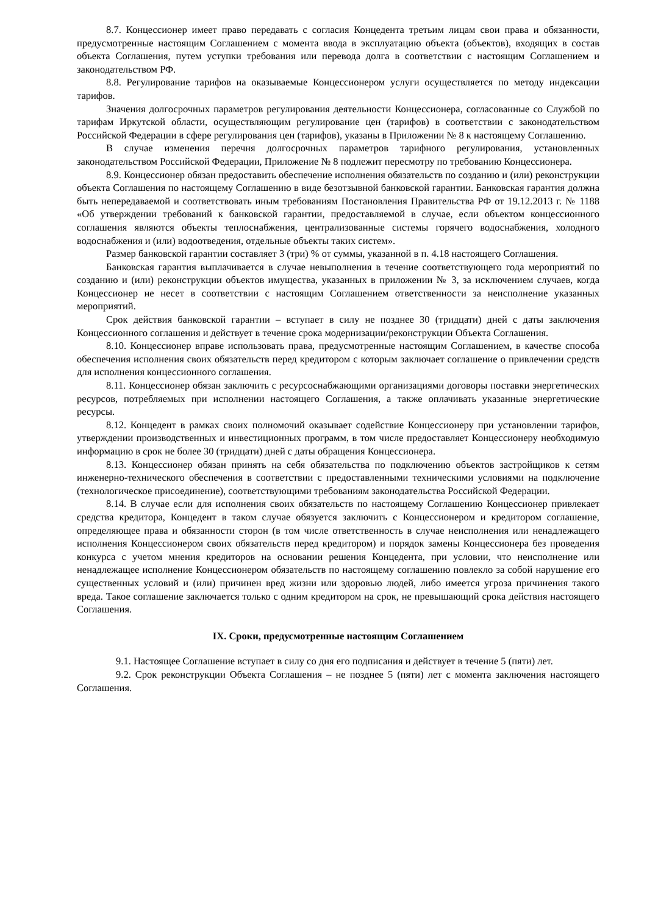8.7. Концессионер имеет право передавать с согласия Концедента третьим лицам свои права и обязанности, предусмотренные настоящим Соглашением с момента ввода в эксплуатацию объекта (объектов), входящих в состав объекта Соглашения, путем уступки требования или перевода долга в соответствии с настоящим Соглашением и законодательством РФ.
8.8. Регулирование тарифов на оказываемые Концессионером услуги осуществляется по методу индексации тарифов.
Значения долгосрочных параметров регулирования деятельности Концессионера, согласованные со Службой по тарифам Иркутской области, осуществляющим регулирование цен (тарифов) в соответствии с законодательством Российской Федерации в сфере регулирования цен (тарифов), указаны в Приложении № 8 к настоящему Соглашению.
В случае изменения перечня долгосрочных параметров тарифного регулирования, установленных законодательством Российской Федерации, Приложение № 8 подлежит пересмотру по требованию Концессионера.
8.9. Концессионер обязан предоставить обеспечение исполнения обязательств по созданию и (или) реконструкции объекта Соглашения по настоящему Соглашению в виде безотзывной банковской гарантии. Банковская гарантия должна быть непередаваемой и соответствовать иным требованиям Постановления Правительства РФ от 19.12.2013 г. № 1188 «Об утверждении требований к банковской гарантии, предоставляемой в случае, если объектом концессионного соглашения являются объекты теплоснабжения, централизованные системы горячего водоснабжения, холодного водоснабжения и (или) водоотведения, отдельные объекты таких систем».
Размер банковской гарантии составляет 3 (три) % от суммы, указанной в п. 4.18 настоящего Соглашения.
Банковская гарантия выплачивается в случае невыполнения в течение соответствующего года мероприятий по созданию и (или) реконструкции объектов имущества, указанных в приложении № 3, за исключением случаев, когда Концессионер не несет в соответствии с настоящим Соглашением ответственности за неисполнение указанных мероприятий.
Срок действия банковской гарантии – вступает в силу не позднее 30 (тридцати) дней с даты заключения Концессионного соглашения и действует в течение срока модернизации/реконструкции Объекта Соглашения.
8.10. Концессионер вправе использовать права, предусмотренные настоящим Соглашением, в качестве способа обеспечения исполнения своих обязательств перед кредитором с которым заключает соглашение о привлечении средств для исполнения концессионного соглашения.
8.11. Концессионер обязан заключить с ресурсоснабжающими организациями договоры поставки энергетических ресурсов, потребляемых при исполнении настоящего Соглашения, а также оплачивать указанные энергетические ресурсы.
8.12. Концедент в рамках своих полномочий оказывает содействие Концессионеру при установлении тарифов, утверждении производственных и инвестиционных программ, в том числе предоставляет Концессионеру необходимую информацию в срок не более 30 (тридцати) дней с даты обращения Концессионера.
8.13. Концессионер обязан принять на себя обязательства по подключению объектов застройщиков к сетям инженерно-технического обеспечения в соответствии с предоставленными техническими условиями на подключение (технологическое присоединение), соответствующими требованиям законодательства Российской Федерации.
8.14. В случае если для исполнения своих обязательств по настоящему Соглашению Концессионер привлекает средства кредитора, Концедент в таком случае обязуется заключить с Концессионером и кредитором соглашение, определяющее права и обязанности сторон (в том числе ответственность в случае неисполнения или ненадлежащего исполнения Концессионером своих обязательств перед кредитором) и порядок замены Концессионера без проведения конкурса с учетом мнения кредиторов на основании решения Концедента, при условии, что неисполнение или ненадлежащее исполнение Концессионером обязательств по настоящему соглашению повлекло за собой нарушение его существенных условий и (или) причинен вред жизни или здоровью людей, либо имеется угроза причинения такого вреда. Такое соглашение заключается только с одним кредитором на срок, не превышающий срока действия настоящего Соглашения.
IX. Сроки, предусмотренные настоящим Соглашением
9.1. Настоящее Соглашение вступает в силу со дня его подписания и действует в течение 5 (пяти) лет.
9.2. Срок реконструкции Объекта Соглашения – не позднее 5 (пяти) лет с момента заключения настоящего Соглашения.